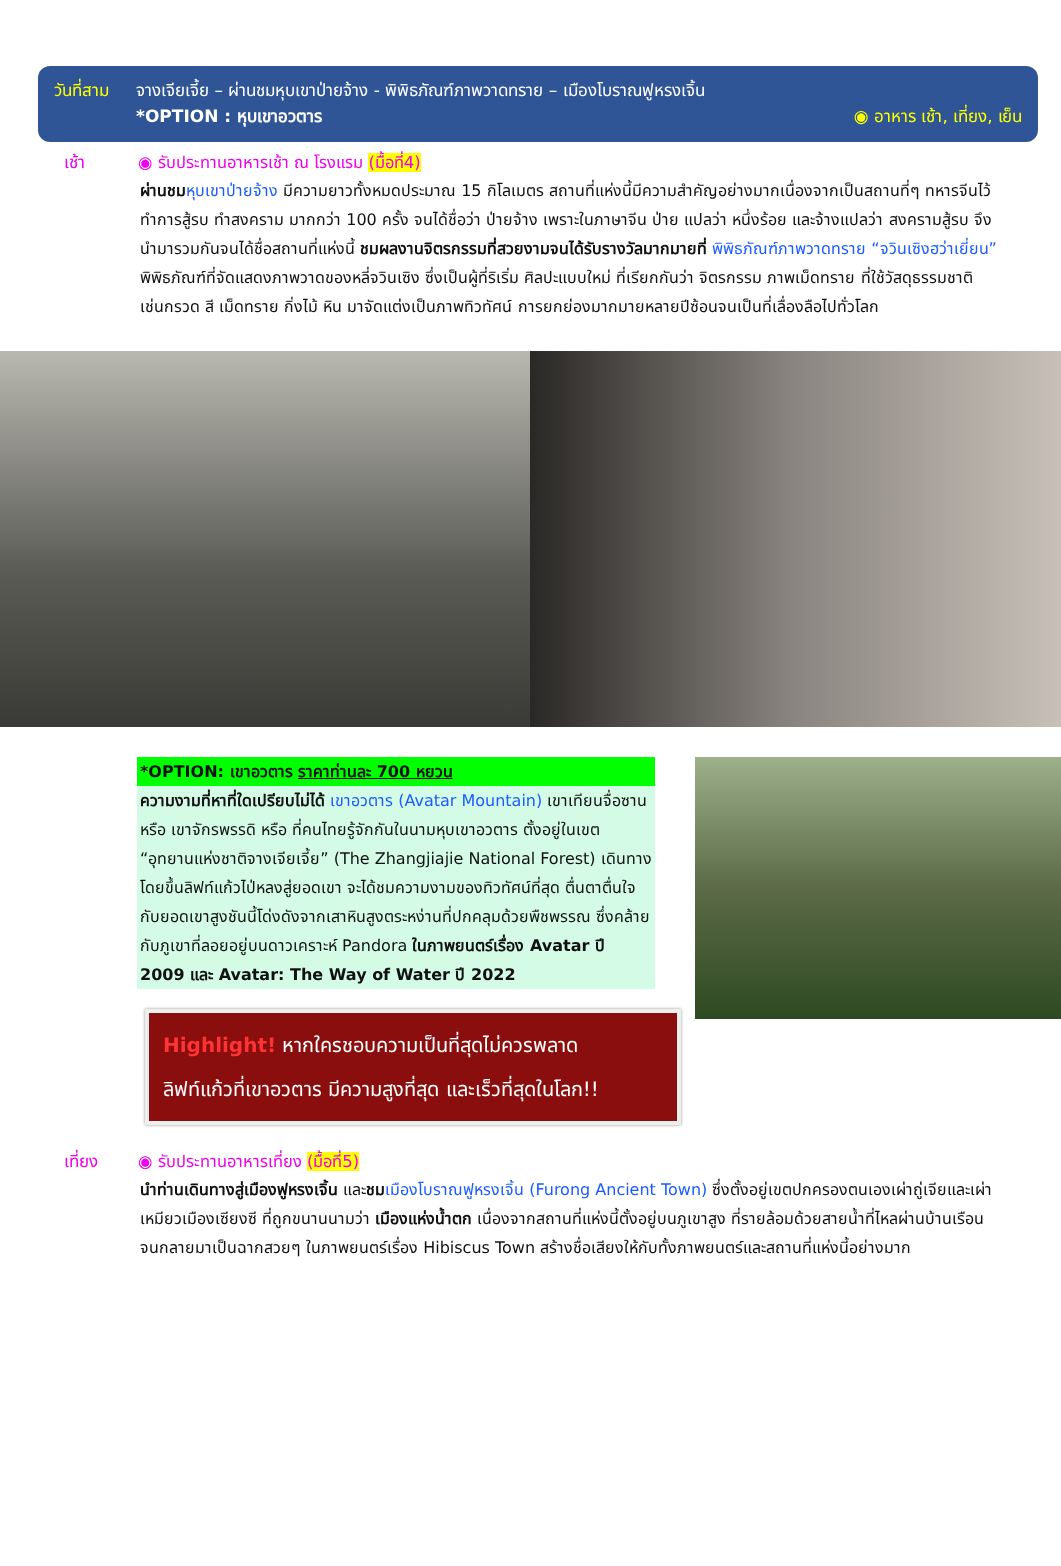วันที่สาม จางเจียเจี้ย – ผ่านชมหุบเขาป่ายจ้าง - พิพิธภัณฑ์ภาพวาดทราย – เมืองโบราณฟูหรงเจิ้น
*OPTION : หุบเขาอวตาร ◉ อาหาร เช้า, เที่ยง, เย็น
เช้า ◉ รับประทานอาหารเช้า ณ โรงแรม (มื้อที่4)
ผ่านชม หุบเขาป่ายจ้าง มีความยาวทั้งหมดประมาณ 15 กิโลเมตร สถานที่แห่งนี้มีความสำคัญอย่างมากเนื่องจากเป็นสถานที่ๆ ทหารจีนไว้ทำการสู้รบ ทำสงคราม มากกว่า 100 ครั้ง จนได้ชื่อว่า ป่ายจ้าง เพราะในภาษาจีน ป่าย แปลว่า หนึ่งร้อย และจ้างแปลว่า สงครามสู้รบ จึงนำมารวมกันจนได้ชื่อสถานที่แห่งนี้ ชมผลงานจิตรกรรมที่สวยงามจนได้รับรางวัลมากมายที่ พิพิธภัณฑ์ภาพวาดทราย “จวินเซิงฮว่าเยี่ยน” พิพิธภัณฑ์ที่จัดแสดงภาพวาดของหลี่จวินเซิง ซึ่งเป็นผู้ที่ริเริ่ม ศิลปะแบบใหม่ ที่เรียกกันว่า จิตรกรรม ภาพเม็ดทราย ที่ใช้วัสดุธรรมชาติ เช่นกรวด สี เม็ดทราย กิ่งไม้ หิน มาจัดแต่งเป็นภาพทิวทัศน์ การยกย่องมากมายหลายปีซ้อนจนเป็นที่เลื่องลือไปทั่วโลก
*OPTION: เขาอวตาร ราคาท่านละ 700 หยวน
ความงามที่หาที่ใดเปรียบไม่ได้ เขาอวตาร (Avatar Mountain) เขาเทียนจื่อซาน หรือ เขาจักรพรรดิ หรือ ที่คนไทยรู้จักกันในนามหุบเขาอวตาร ตั้งอยู่ในเขต “อุทยานแห่งชาติจางเจียเจี้ย” (The Zhangjiajie National Forest) เดินทางโดยขึ้นลิฟท์แก้วไป่หลงสู่ยอดเขา จะได้ชมความงามของทิวทัศน์ที่สุด ตื่นตาตื่นใจกับยอดเขาสูงชันนี้โด่งดังจากเสาหินสูงตระหง่านที่ปกคลุมด้วยพืชพรรณ ซึ่งคล้ายกับภูเขาที่ลอยอยู่บนดาวเคราะห์ Pandora ในภาพยนตร์เรื่อง Avatar ปี 2009 และ Avatar: The Way of Water ปี 2022
Highlight! หากใครชอบความเป็นที่สุดไม่ควรพลาด
ลิฟท์แก้วที่เขาอวตาร มีความสูงที่สุด และเร็วที่สุดในโลก!!
เที่ยง ◉ รับประทานอาหารเที่ยง (มื้อที่5)
นำท่านเดินทางสู่เมืองฟูหรงเจิ้น และชม เมืองโบราณฟูหรงเจิ้น (Furong Ancient Town) ซึ่งตั้งอยู่เขตปกครองตนเองเผ่าถู่เจียและเผ่าเหมียวเมืองเซียงซี ที่ถูกขนานนามว่า เมืองแห่งน้ำตก เนื่องจากสถานที่แห่งนี้ตั้งอยู่บนภูเขาสูง ที่รายล้อมด้วยสายน้ำที่ไหลผ่านบ้านเรือน จนกลายมาเป็นฉากสวยๆ ในภาพยนตร์เรื่อง Hibiscus Town สร้างชื่อเสียงให้กับทั้งภาพยนตร์และสถานที่แห่งนี้อย่างมาก